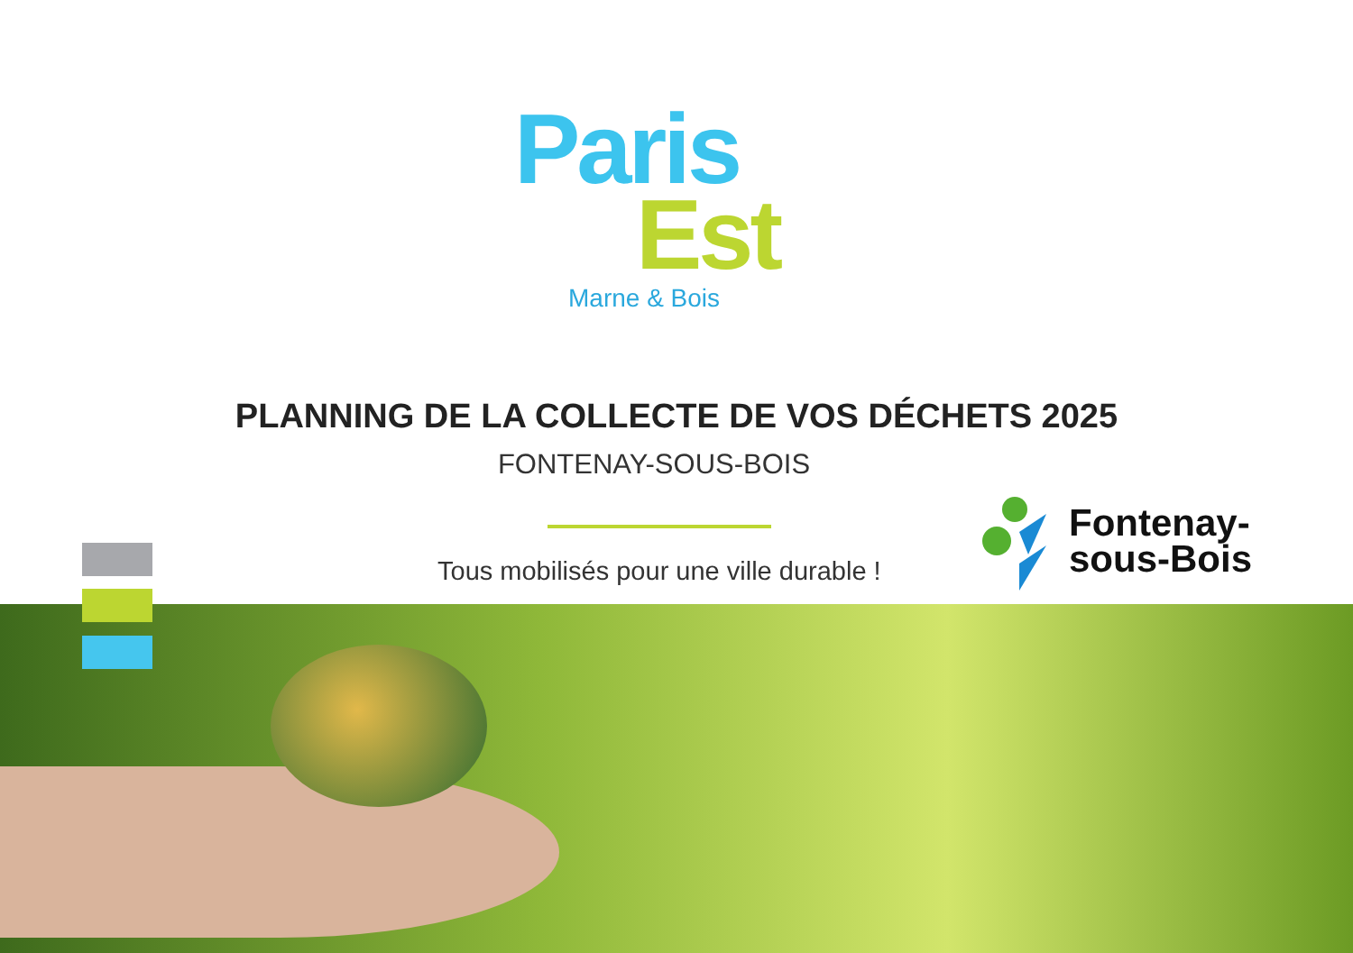Paris
Est
Marne & Bois
PLANNING DE LA COLLECTE DE VOS DÉCHETS 2025
FONTENAY-SOUS-BOIS
Tous mobilisés pour une ville durable !
Fontenay-
sous-Bois